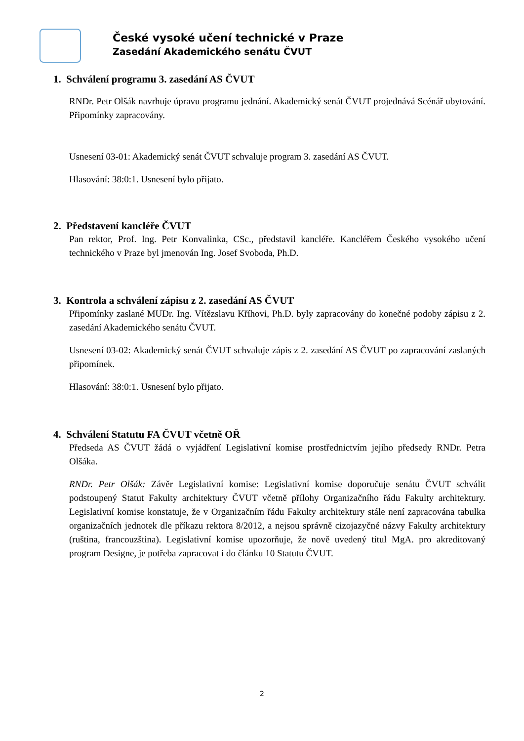České vysoké učení technické v Praze
Zasedání Akademického senátu ČVUT
1. Schválení programu 3. zasedání AS ČVUT
RNDr. Petr Olšák navrhuje úpravu programu jednání. Akademický senát ČVUT projednává Scénář ubytování. Připomínky zapracovány.
Usnesení 03-01: Akademický senát ČVUT schvaluje program 3. zasedání AS ČVUT.
Hlasování: 38:0:1. Usnesení bylo přijato.
2. Představení kancléře ČVUT
Pan rektor, Prof. Ing. Petr Konvalinka, CSc., představil kancléře. Kancléřem Českého vysokého učení technického v Praze byl jmenován Ing. Josef Svoboda, Ph.D.
3. Kontrola a schválení zápisu z 2. zasedání AS ČVUT
Připomínky zaslané MUDr. Ing. Vítězslavu Kříhovi, Ph.D. byly zapracovány do konečné podoby zápisu z 2. zasedání Akademického senátu ČVUT.
Usnesení 03-02: Akademický senát ČVUT schvaluje zápis z 2. zasedání AS ČVUT po zapracování zaslaných připomínek.
Hlasování: 38:0:1. Usnesení bylo přijato.
4. Schválení Statutu FA ČVUT včetně OŘ
Předseda AS ČVUT žádá o vyjádření Legislativní komise prostřednictvím jejího předsedy RNDr. Petra Olšáka.
RNDr. Petr Olšák: Závěr Legislativní komise: Legislativní komise doporučuje senátu ČVUT schválit podstoupený Statut Fakulty architektury ČVUT včetně přílohy Organizačního řádu Fakulty architektury. Legislativní komise konstatuje, že v Organizačním řádu Fakulty architektury stále není zapracována tabulka organizačních jednotek dle příkazu rektora 8/2012, a nejsou správně cizojazyčné názvy Fakulty architektury (ruština, francouzština). Legislativní komise upozorňuje, že nově uvedený titul MgA. pro akreditovaný program Designe, je potřeba zapracovat i do článku 10 Statutu ČVUT.
2